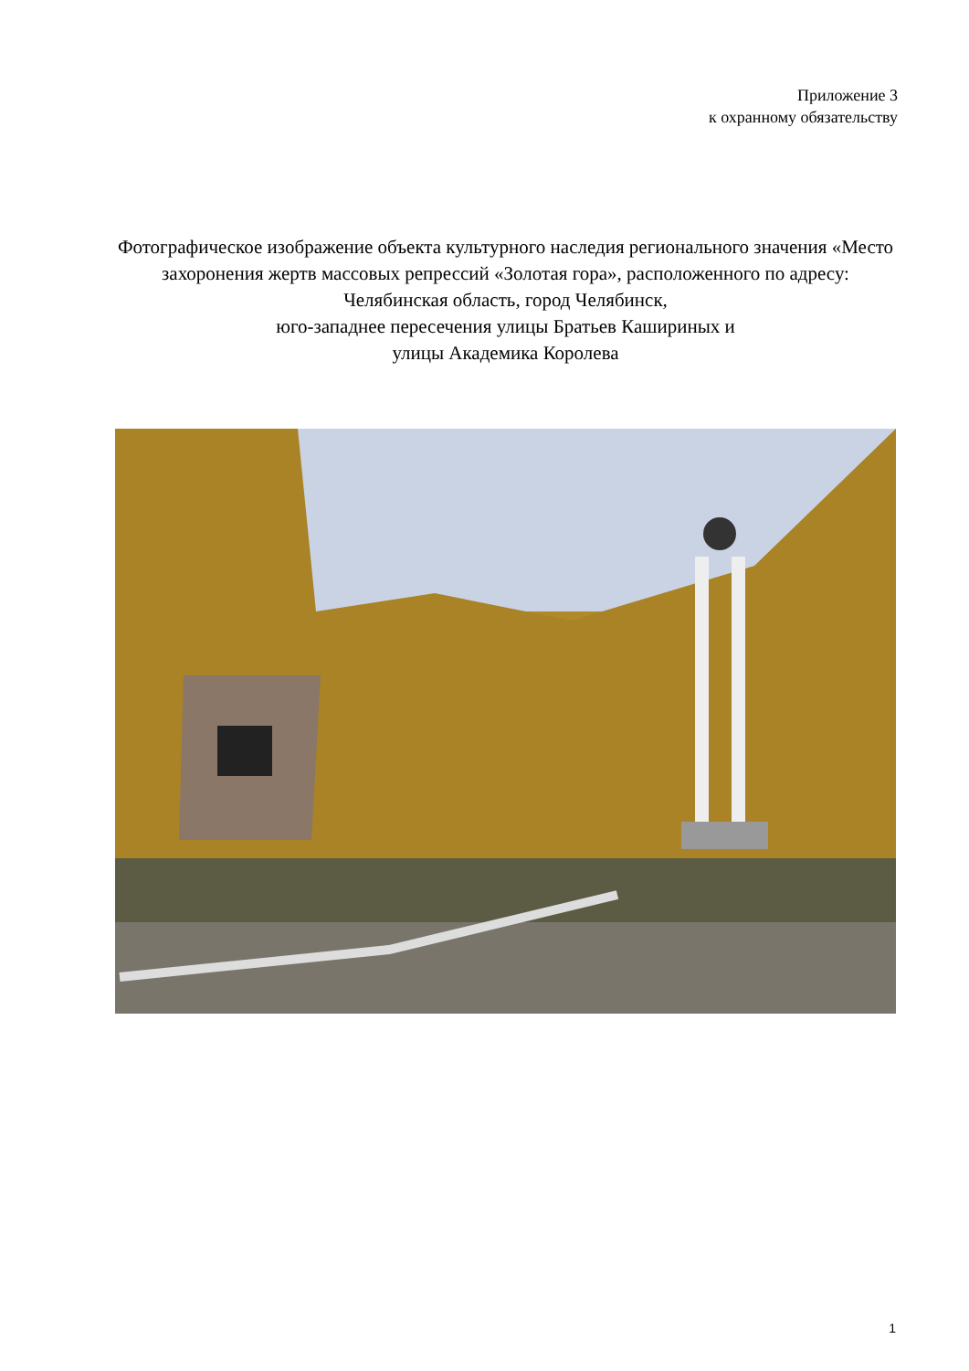Приложение 3
к охранному обязательству
Фотографическое изображение объекта культурного наследия регионального значения «Место захоронения жертв массовых репрессий «Золотая гора», расположенного по адресу: Челябинская область, город Челябинск,
юго-западнее пересечения улицы Братьев Кашириных и
улицы Академика Королева
1